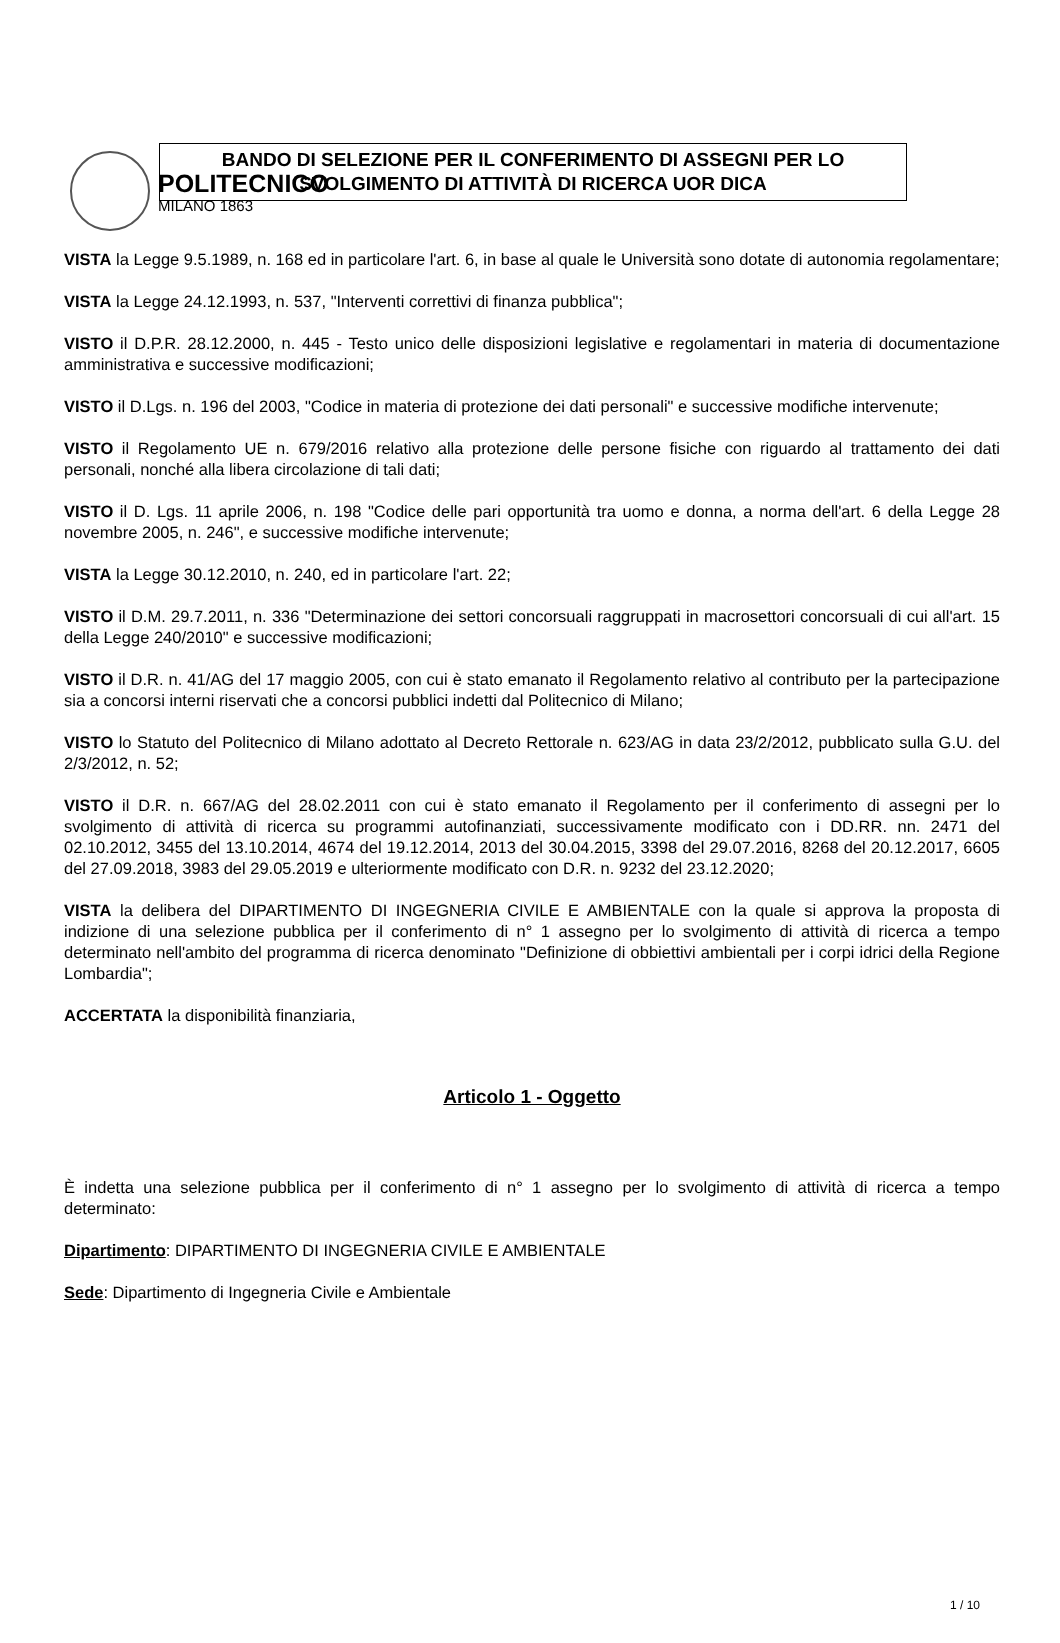POLITECNICO
MILANO 1863
BANDO DI SELEZIONE PER IL CONFERIMENTO DI ASSEGNI PER LO
SVOLGIMENTO DI ATTIVITÀ DI RICERCA UOR DICA
VISTA la Legge 9.5.1989, n. 168 ed in particolare l'art. 6, in base al quale le Università sono dotate di autonomia regolamentare;
VISTA la Legge 24.12.1993, n. 537, "Interventi correttivi di finanza pubblica";
VISTO il D.P.R. 28.12.2000, n. 445 - Testo unico delle disposizioni legislative e regolamentari in materia di documentazione amministrativa e successive modificazioni;
VISTO il D.Lgs. n. 196 del 2003, "Codice in materia di protezione dei dati personali" e successive modifiche intervenute;
VISTO il Regolamento UE n. 679/2016 relativo alla protezione delle persone fisiche con riguardo al trattamento dei dati personali, nonché alla libera circolazione di tali dati;
VISTO il D. Lgs. 11 aprile 2006, n. 198 "Codice delle pari opportunità tra uomo e donna, a norma dell'art. 6 della Legge 28 novembre 2005, n. 246", e successive modifiche intervenute;
VISTA la Legge 30.12.2010, n. 240, ed in particolare l'art. 22;
VISTO il D.M. 29.7.2011, n. 336 "Determinazione dei settori concorsuali raggruppati in macrosettori concorsuali di cui all'art. 15 della Legge 240/2010" e successive modificazioni;
VISTO il D.R. n. 41/AG del 17 maggio 2005, con cui è stato emanato il Regolamento relativo al contributo per la partecipazione sia a concorsi interni riservati che a concorsi pubblici indetti dal Politecnico di Milano;
VISTO lo Statuto del Politecnico di Milano adottato al Decreto Rettorale n. 623/AG in data 23/2/2012, pubblicato sulla G.U. del 2/3/2012, n. 52;
VISTO il D.R. n. 667/AG del 28.02.2011 con cui è stato emanato il Regolamento per il conferimento di assegni per lo svolgimento di attività di ricerca su programmi autofinanziati, successivamente modificato con i DD.RR. nn. 2471 del 02.10.2012, 3455 del 13.10.2014, 4674 del 19.12.2014, 2013 del 30.04.2015, 3398 del 29.07.2016, 8268 del 20.12.2017, 6605 del 27.09.2018, 3983 del 29.05.2019 e ulteriormente modificato con D.R. n. 9232 del 23.12.2020;
VISTA la delibera del DIPARTIMENTO DI INGEGNERIA CIVILE E AMBIENTALE con la quale si approva la proposta di indizione di una selezione pubblica per il conferimento di n° 1 assegno per lo svolgimento di attività di ricerca a tempo determinato nell'ambito del programma di ricerca denominato "Definizione di obbiettivi ambientali per i corpi idrici della Regione Lombardia";
ACCERTATA la disponibilità finanziaria,
Articolo 1 - Oggetto
È indetta una selezione pubblica per il conferimento di n° 1 assegno per lo svolgimento di attività di ricerca a tempo determinato:
Dipartimento: DIPARTIMENTO DI INGEGNERIA CIVILE E AMBIENTALE
Sede: Dipartimento di Ingegneria Civile e Ambientale
1 / 10